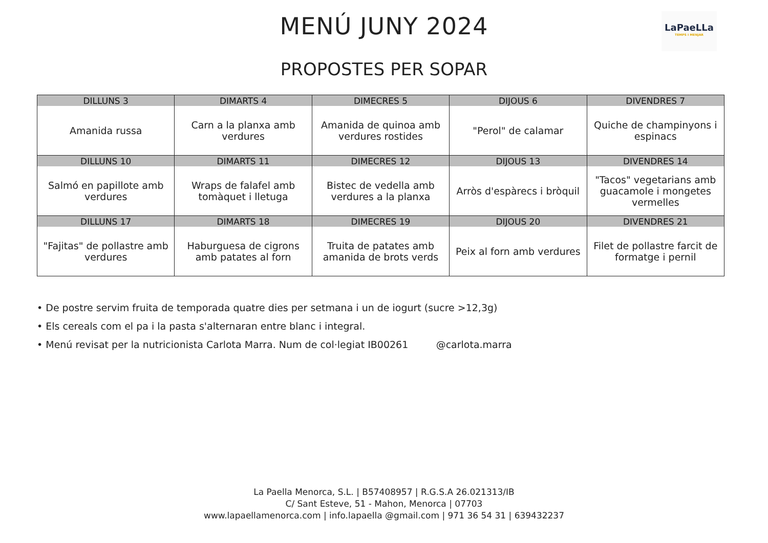MENÚ JUNY 2024
PROPOSTES PER SOPAR
LaPaeLLa
TEMPS I MENJAR
| DILLUNS 3 | DIMARTS 4 | DIMECRES 5 | DIJOUS 6 | DIVENDRES 7 |
| --- | --- | --- | --- | --- |
| Amanida russa | Carn a la planxa amb verdures | Amanida de quinoa amb verdures rostides | "Perol" de calamar | Quiche de champinyons i espinacs |
| DILLUNS 10 | DIMARTS 11 | DIMECRES 12 | DIJOUS 13 | DIVENDRES 14 |
| Salmó en papillote amb verdures | Wraps de falafel amb tomàquet i lletuga | Bistec de vedella amb verdures a la planxa | Arròs d'espàrecs i bròquil | "Tacos" vegetarians amb guacamole i mongetes vermelles |
| DILLUNS 17 | DIMARTS 18 | DIMECRES 19 | DIJOUS 20 | DIVENDRES 21 |
| "Fajitas" de pollastre amb verdures | Haburguesa de cigrons amb patates al forn | Truita de patates amb amanida de brots verds | Peix al forn amb verdures | Filet de pollastre farcit de formatge i pernil |
• De postre servim fruita de temporada quatre dies per setmana i un de iogurt (sucre >12,3g)
• Els cereals com el pa i la pasta s'alternaran entre blanc i integral.
• Menú revisat per la nutricionista Carlota Marra. Num de col·legiat IB00261 @carlota.marra
La Paella Menorca, S.L. | B57408957 | R.G.S.A 26.021313/IB
C/ Sant Esteve, 51 - Mahon, Menorca | 07703
www.lapaellamenorca.com | info.lapaella @gmail.com | 971 36 54 31 | 639432237